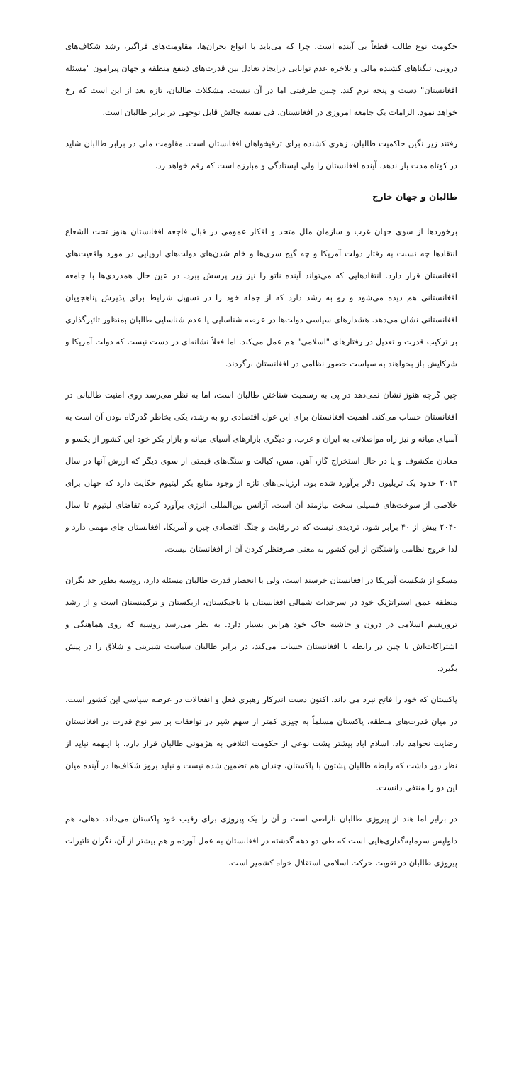حکومت نوع طالب قطعاً بی آینده است. چرا که می‌باید با انواع بحران‌ها، مقاومت‌های فراگیر، رشد شکاف‌های درونی، تنگناهای کشنده مالی و بلاخره عدم توانایی درایجاد تعادل بین قدرت‌های ذینفع منطقه و جهان پیرامون "مسئله افغانستان" دست و پنجه نرم کند. چنین ظرفیتی اما در آن نیست. مشکلات طالبان، تازه بعد از این است که رخ خواهد نمود. الزامات یک جامعه امروزی در افغانستان، فی نفسه چالش قابل توجهی در برابر طالبان است.
رفتند زیر نگین حاکمیت طالبان، زهری کشنده برای ترقیخواهان افغانستان است. مقاومت ملی در برابر طالبان شاید در کوتاه مدت بار ندهد، آینده افغانستان را ولی ایستادگی و مبارزه است که رقم خواهد زد.
طالبان و جهان خارج
برخوردها از سوی جهان غرب و سازمان ملل متحد و افکار عمومی در قبال فاجعه افغانستان هنوز تحت الشعاع انتقادها چه نسبت به رفتار دولت آمریکا و چه گیج سری‌ها و خام شدن‌های دولت‌های اروپایی در مورد واقعیت‌های افغانستان قرار دارد. انتقادهایی که می‌تواند آینده ناتو را نیز زیر پرسش ببرد. در عین حال همدردی‌ها با جامعه افغانستانی هم دیده می‌شود و رو به رشد دارد که از جمله خود را در تسهیل شرایط برای پذیرش پناهجویان افغانستانی نشان می‌دهد. هشدارهای سیاسی دولت‌ها در عرصه شناسایی یا عدم شناسایی طالبان بمنظور تاثیرگذاری بر ترکیب قدرت و تعدیل در رفتارهای "اسلامی" هم عمل می‌کند. اما فعلاً نشانه‌ای در دست نیست که دولت آمریکا و شرکایش باز بخواهند به سیاست حضور نظامی در افغانستان برگردند.
چین گرچه هنوز نشان نمی‌دهد در پی به رسمیت شناختن طالبان است، اما به نظر می‌رسد روی امنیت طالبانی در افغانستان حساب می‌کند. اهمیت افغانستان برای این غول اقتصادی رو به رشد، یکی بخاطر گذرگاه بودن آن است به آسیای میانه و نیز راه مواصلاتی به ایران و غرب، و دیگری بازارهای آسیای میانه و بازار بکر خود این کشور از یکسو و معادن مکشوف و یا در حال استخراج گاز، آهن، مس، کبالت و سنگ‌های قیمتی از سوی دیگر که ارزش آنها در سال ۲۰۱۳ حدود یک تریلیون دلار برآورد شده بود. ارزیابی‌های تازه از وجود منابع بکر لیتیوم حکایت دارد که جهان برای خلاصی از سوخت‌های فسیلی سخت نیازمند آن است. آژانس بین‌المللی انرژی برآورد کرده تقاضای لیتیوم تا سال ۲۰۴۰ بیش از ۴۰ برابر شود. تردیدی نیست که در رقابت و جنگ اقتصادی چین و آمریکا، افغانستان جای مهمی دارد و لذا خروج نظامی واشنگتن از این کشور به معنی صرفنظر کردن آن از افغانستان نیست.
مسکو از شکست آمریکا در افغانستان خرسند است، ولی با انحصار قدرت طالبان مسئله دارد. روسیه بطور جد نگران منطقه عمق استراتژیک خود در سرحدات شمالی افغانستان با تاجیکستان، ازبکستان و ترکمنستان است و از رشد تروریسم اسلامی در درون و حاشیه خاک خود هراس بسیار دارد. به نظر می‌رسد روسیه که روی هماهنگی و اشتراکات‌اش با چین در رابطه با افغانستان حساب می‌کند، در برابر طالبان سیاست شیرینی و شلاق را در پیش بگیرد.
پاکستان که خود را فاتح نبرد می داند، اکنون دست اندرکار رهبری فعل و انفعالات در عرصه سیاسی این کشور است. در میان قدرت‌های منطقه، پاکستان مسلماً به چیزی کمتر از سهم شیر در توافقات بر سر نوع قدرت در افغانستان رضایت نخواهد داد. اسلام اباد بیشتر پشت نوعی از حکومت ائتلافی به هژمونی طالبان قرار دارد. با اینهمه نباید از نظر دور داشت که رابطه طالبان پشتون با پاکستان، چندان هم تضمین شده نیست و نباید بروز شکاف‌ها در آینده میان این دو را منتفی دانست.
در برابر اما هند از پیروزی طالبان ناراضی است و آن را یک پیروزی برای رقیب خود پاکستان می‌داند. دهلی، هم دلواپس سرمایه‌گذاری‌هایی است که طی دو دهه گذشته در افغانستان به عمل آورده و هم بیشتر از آن، نگران تاثیرات پیروزی طالبان در تقویت حرکت اسلامی استقلال خواه کشمیر است.